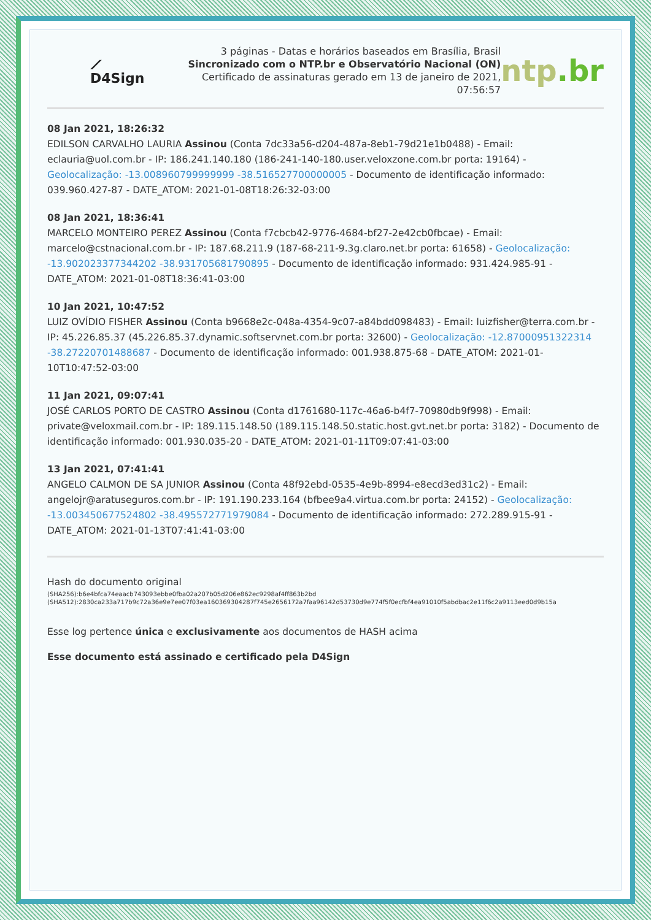⟋ D4Sign
3 páginas - Datas e horários baseados em Brasília, Brasil
Sincronizado com o NTP.br e Observatório Nacional (ON)
Certificado de assinaturas gerado em 13 de janeiro de 2021, 07:56:57
ntp.br
08 Jan 2021, 18:26:32
EDILSON CARVALHO LAURIA Assinou (Conta 7dc33a56-d204-487a-8eb1-79d21e1b0488) - Email: eclauria@uol.com.br - IP: 186.241.140.180 (186-241-140-180.user.veloxzone.com.br porta: 19164) - Geolocalização: -13.008960799999999 -38.516527700000005 - Documento de identificação informado: 039.960.427-87 - DATE_ATOM: 2021-01-08T18:26:32-03:00
08 Jan 2021, 18:36:41
MARCELO MONTEIRO PEREZ Assinou (Conta f7cbcb42-9776-4684-bf27-2e42cb0fbcae) - Email: marcelo@cstnacional.com.br - IP: 187.68.211.9 (187-68-211-9.3g.claro.net.br porta: 61658) - Geolocalização: -13.902023377344202 -38.931705681790895 - Documento de identificação informado: 931.424.985-91 - DATE_ATOM: 2021-01-08T18:36:41-03:00
10 Jan 2021, 10:47:52
LUIZ OVÍDIO FISHER Assinou (Conta b9668e2c-048a-4354-9c07-a84bdd098483) - Email: luizfisher@terra.com.br - IP: 45.226.85.37 (45.226.85.37.dynamic.softservnet.com.br porta: 32600) - Geolocalização: -12.87000951322314 -38.27220701488687 - Documento de identificação informado: 001.938.875-68 - DATE_ATOM: 2021-01-10T10:47:52-03:00
11 Jan 2021, 09:07:41
JOSÉ CARLOS PORTO DE CASTRO Assinou (Conta d1761680-117c-46a6-b4f7-70980db9f998) - Email: private@veloxmail.com.br - IP: 189.115.148.50 (189.115.148.50.static.host.gvt.net.br porta: 3182) - Documento de identificação informado: 001.930.035-20 - DATE_ATOM: 2021-01-11T09:07:41-03:00
13 Jan 2021, 07:41:41
ANGELO CALMON DE SA JUNIOR Assinou (Conta 48f92ebd-0535-4e9b-8994-e8ecd3ed31c2) - Email: angelojr@aratuseguros.com.br - IP: 191.190.233.164 (bfbee9a4.virtua.com.br porta: 24152) - Geolocalização: -13.003450677524802 -38.495572771979084 - Documento de identificação informado: 272.289.915-91 - DATE_ATOM: 2021-01-13T07:41:41-03:00
Hash do documento original
(SHA256):b6e4bfca74eaacb743093ebbe0fba02a207b05d206e862ec9298af4ff863b2bd
(SHA512):2830ca233a717b9c72a36e9e7ee07f03ea160369304287f745e2656172a7faa96142d53730d9e774f5f0ecfbf4ea91010f5abdbac2e11f6c2a9113eed0d9b15a
Esse log pertence única e exclusivamente aos documentos de HASH acima
Esse documento está assinado e certificado pela D4Sign